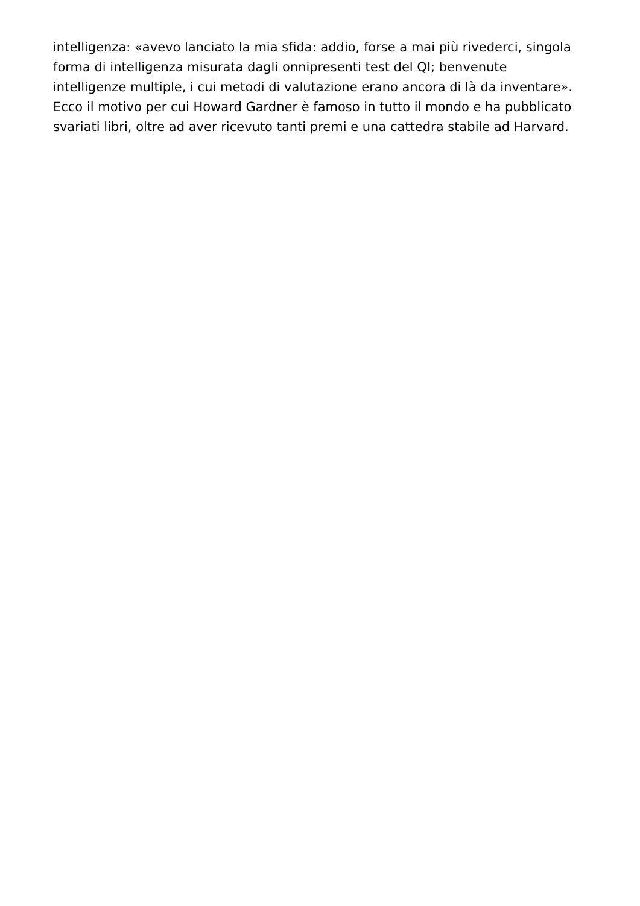intelligenza: «avevo lanciato la mia sfida: addio, forse a mai più rivederci, singola
forma di intelligenza misurata dagli onnipresenti test del QI; benvenute
intelligenze multiple, i cui metodi di valutazione erano ancora di là da inventare».
Ecco il motivo per cui Howard Gardner è famoso in tutto il mondo e ha pubblicato
svariati libri, oltre ad aver ricevuto tanti premi e una cattedra stabile ad Harvard.